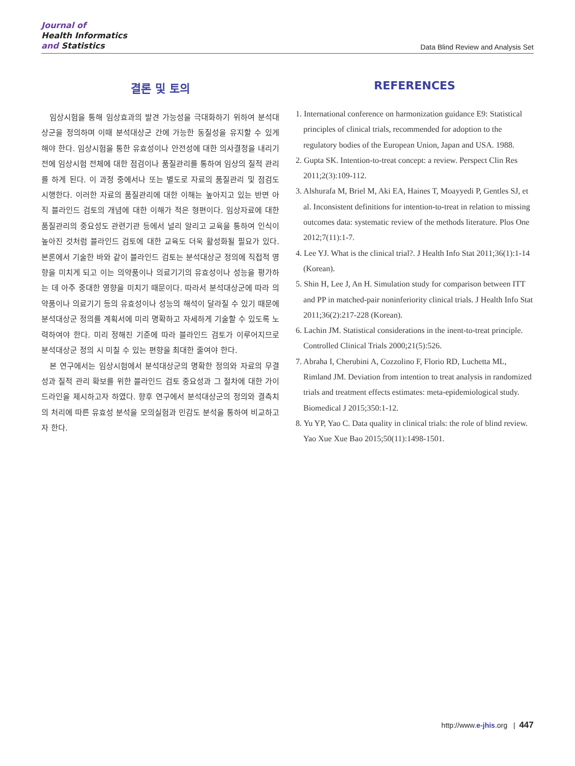Journal of
Health Informatics
and Statistics
Data Blind Review and Analysis Set
결론 및 토의
임상시험을 통해 임상효과의 발견 가능성을 극대화하기 위하여 분석대상군을 정의하며 이때 분석대상군 간에 가능한 동질성을 유지할 수 있게 해야 한다. 임상시험을 통한 유효성이나 안전성에 대한 의사결정을 내리기 전에 임상시험 전체에 대한 점검이나 품질관리를 통하여 임상의 질적 관리를 하게 된다. 이 과정 중에서나 또는 별도로 자료의 품질관리 및 점검도 시행한다. 이러한 자료의 품질관리에 대한 이해는 높아지고 있는 반면 아직 블라인드 검토의 개념에 대한 이해가 적은 형편이다. 임상자료에 대한 품질관리의 중요성도 관련기관 등에서 널리 알리고 교육을 통하여 인식이 높아진 것처럼 블라인드 검토에 대한 교육도 더욱 활성화될 필요가 있다. 본론에서 기술한 바와 같이 블라인드 검토는 분석대상군 정의에 직접적 영향을 미치게 되고 이는 의약품이나 의료기기의 유효성이나 성능을 평가하는 데 아주 중대한 영향을 미치기 때문이다. 따라서 분석대상군에 따라 의약품이나 의료기기 등의 유효성이나 성능의 해석이 달라질 수 있기 때문에 분석대상군 정의를 계획서에 미리 명확하고 자세하게 기술할 수 있도록 노력하여야 한다. 미리 정해진 기준에 따라 블라인드 검토가 이루어지므로 분석대상군 정의 시 미칠 수 있는 편향을 최대한 줄여야 한다.
본 연구에서는 임상시험에서 분석대상군의 명확한 정의와 자료의 무결성과 질적 관리 확보를 위한 블라인드 검토 중요성과 그 절차에 대한 가이드라인을 제시하고자 하였다. 향후 연구에서 분석대상군의 정의와 결측치의 처리에 따른 유효성 분석을 모의실험과 민감도 분석을 통하여 비교하고자 한다.
REFERENCES
1. International conference on harmonization guidance E9: Statistical principles of clinical trials, recommended for adoption to the regulatory bodies of the European Union, Japan and USA. 1988.
2. Gupta SK. Intention-to-treat concept: a review. Perspect Clin Res 2011;2(3):109-112.
3. Alshurafa M, Briel M, Aki EA, Haines T, Moayyedi P, Gentles SJ, et al. Inconsistent definitions for intention-to-treat in relation to missing outcomes data: systematic review of the methods literature. Plos One 2012;7(11):1-7.
4. Lee YJ. What is the clinical trial?. J Health Info Stat 2011;36(1):1-14 (Korean).
5. Shin H, Lee J, An H. Simulation study for comparison between ITT and PP in matched-pair noninferiority clinical trials. J Health Info Stat 2011;36(2):217-228 (Korean).
6. Lachin JM. Statistical considerations in the inent-to-treat principle. Controlled Clinical Trials 2000;21(5):526.
7. Abraha I, Cherubini A, Cozzolino F, Florio RD, Luchetta ML, Rimland JM. Deviation from intention to treat analysis in randomized trials and treatment effects estimates: meta-epidemiological study. Biomedical J 2015;350:1-12.
8. Yu YP, Yao C. Data quality in clinical trials: the role of blind review. Yao Xue Xue Bao 2015;50(11):1498-1501.
http://www.e-jhis.org | 447